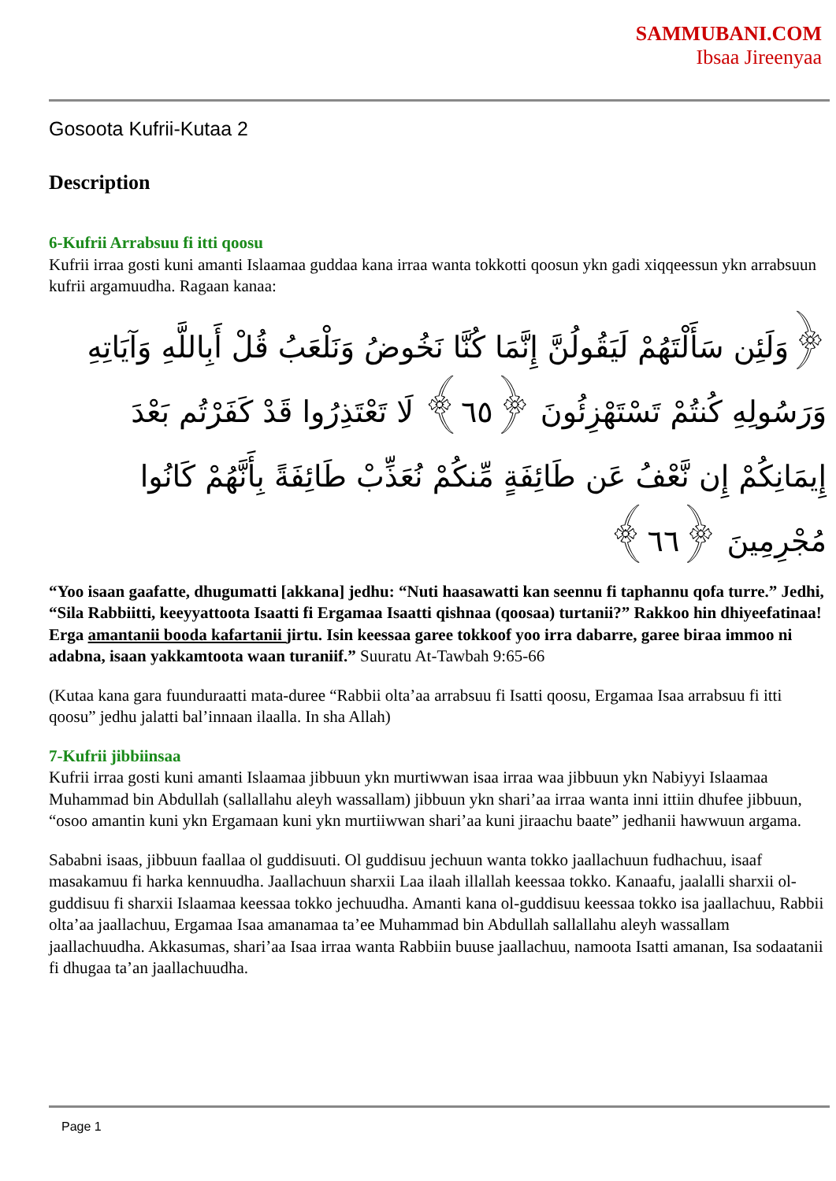SAMMUBANI.COM
Ibsaa Jireenyaa
Gosoota Kufrii-Kutaa 2
Description
6-Kufrii Arrabsuu fi itti qoosu
Kufrii irraa gosti kuni amanti Islaamaa guddaa kana irraa wanta tokkotti qoosun ykn gadi xiqqeessun ykn arrabsuun kufrii argamuudha. Ragaan kanaa:
﴿وَلَئِن سَأَلْتَهُمْ لَيَقُولُنَّ إِنَّمَا كُنَّا نَخُوضُ وَنَلْعَبُ قُلْ أَبِاللَّهِ وَآيَاتِهِ وَرَسُولِهِ كُنتُمْ تَسْتَهْزِئُونَ ﴿٦٥﴾ لَا تَعْتَذِرُوا قَدْ كَفَرْتُم بَعْدَ إِيمَانِكُمْ إِن نَّعْفُ عَن طَائِفَةٍ مِّنكُمْ نُعَذِّبْ طَائِفَةً بِأَنَّهُمْ كَانُوا مُجْرِمِينَ ﴿٦٦﴾
“Yoo isaan gaafatte, dhugumatti [akkana] jedhu: “Nuti haasawatti kan seennu fi taphannu qofa turre.” Jedhi, “Sila Rabbiitti, keeyyattoota Isaatti fi Ergamaa Isaatti qishnaa (qoosaa) turtanii?” Rakkoo hin dhiyeefatinaa! Erga amantanii booda kafartanii jirtu. Isin keessaa garee tokkoof yoo irra dabarre, garee biraa immoo ni adabna, isaan yakkamtoota waan turaniif.” Suuratu At-Tawbah 9:65-66
(Kutaa kana gara fuunduraatti mata-duree “Rabbii olta’aa arrabsuu fi Isatti qoosu, Ergamaa Isaa arrabsuu fi itti qoosu” jedhu jalatti bal’innaan ilaalla. In sha Allah)
7-Kufrii jibbiinsaa
Kufrii irraa gosti kuni amanti Islaamaa jibbuun ykn murtiwwan isaa irraa waa jibbuun ykn Nabiyyi Islaamaa Muhammad bin Abdullah (sallallahu aleyh wassallam) jibbuun ykn shari’aa irraa wanta inni ittiin dhufee jibbuun, “osoo amantin kuni ykn Ergamaan kuni ykn murtiiwwan shari’aa kuni jiraachu baate” jedhanii hawwuun argama.
Sababni isaas, jibbuun faallaa ol guddisuuti. Ol guddisuu jechuun wanta tokko jaallachuun fudhachuu, isaaf masakamuu fi harka kennuudha. Jaallachuun sharxii Laa ilaah illallah keessaa tokko. Kanaafu, jaalalli sharxii ol-guddisuu fi sharxii Islaamaa keessaa tokko jechuudha. Amanti kana ol-guddisuu keessaa tokko isa jaallachuu, Rabbii olta’aa jaallachuu, Ergamaa Isaa amanamaa ta’ee Muhammad bin Abdullah sallallahu aleyh wassallam jaallachuudha. Akkasumas, shari’aa Isaa irraa wanta Rabbiin buuse jaallachuu, namoota Isatti amanan, Isa sodaatanii fi dhugaa ta’an jaallachuudha.
Page 1